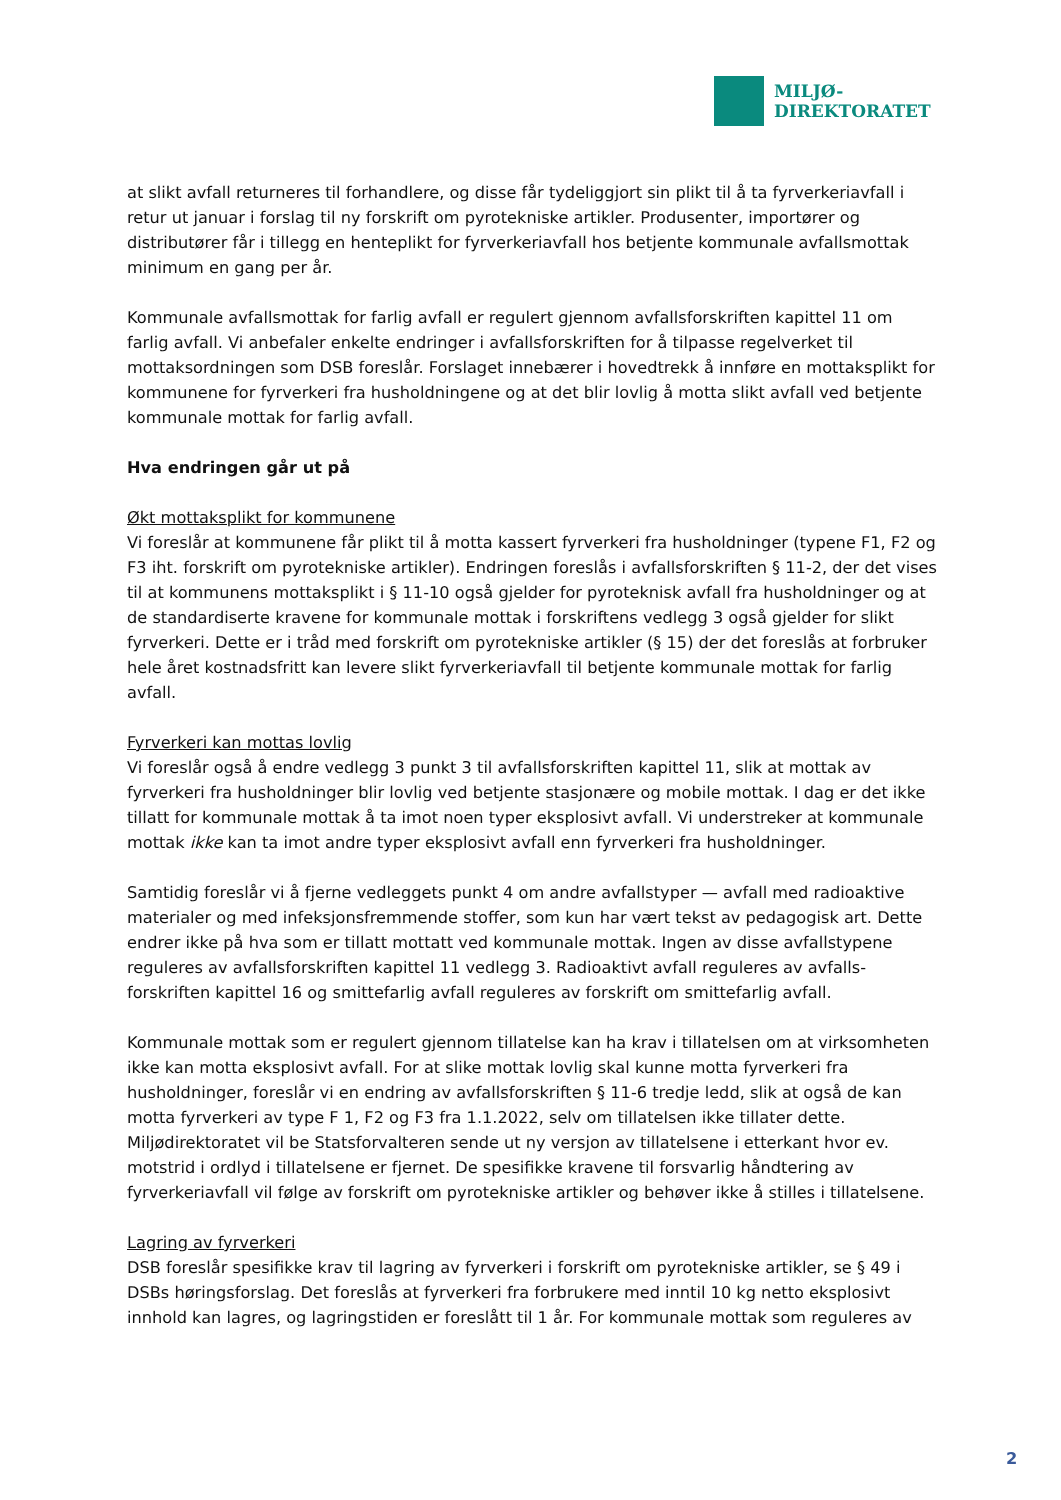MILJØ-
DIREKTORATET
at slikt avfall returneres til forhandlere, og disse får tydeliggjort sin plikt til å ta fyrverkeriavfall i retur ut januar i forslag til ny forskrift om pyrotekniske artikler. Produsenter, importører og distributører får i tillegg en henteplikt for fyrverkeriavfall hos betjente kommunale avfallsmottak minimum en gang per år.
Kommunale avfallsmottak for farlig avfall er regulert gjennom avfallsforskriften kapittel 11 om farlig avfall. Vi anbefaler enkelte endringer i avfallsforskriften for å tilpasse regelverket til mottaksordningen som DSB foreslår. Forslaget innebærer i hovedtrekk å innføre en mottaksplikt for kommunene for fyrverkeri fra husholdningene og at det blir lovlig å motta slikt avfall ved betjente kommunale mottak for farlig avfall.
Hva endringen går ut på
Økt mottaksplikt for kommunene
Vi foreslår at kommunene får plikt til å motta kassert fyrverkeri fra husholdninger (typene F1, F2 og F3 iht. forskrift om pyrotekniske artikler). Endringen foreslås i avfallsforskriften § 11-2, der det vises til at kommunens mottaksplikt i § 11-10 også gjelder for pyroteknisk avfall fra husholdninger og at de standardiserte kravene for kommunale mottak i forskriftens vedlegg 3 også gjelder for slikt fyrverkeri. Dette er i tråd med forskrift om pyrotekniske artikler (§ 15) der det foreslås at forbruker hele året kostnadsfritt kan levere slikt fyrverkeriavfall til betjente kommunale mottak for farlig avfall.
Fyrverkeri kan mottas lovlig
Vi foreslår også å endre vedlegg 3 punkt 3 til avfallsforskriften kapittel 11, slik at mottak av fyrverkeri fra husholdninger blir lovlig ved betjente stasjonære og mobile mottak. I dag er det ikke tillatt for kommunale mottak å ta imot noen typer eksplosivt avfall. Vi understreker at kommunale mottak ikke kan ta imot andre typer eksplosivt avfall enn fyrverkeri fra husholdninger.
Samtidig foreslår vi å fjerne vedleggets punkt 4 om andre avfallstyper — avfall med radioaktive materialer og med infeksjonsfremmende stoffer, som kun har vært tekst av pedagogisk art. Dette endrer ikke på hva som er tillatt mottatt ved kommunale mottak. Ingen av disse avfallstypene reguleres av avfallsforskriften kapittel 11 vedlegg 3. Radioaktivt avfall reguleres av avfalls-forskriften kapittel 16 og smittefarlig avfall reguleres av forskrift om smittefarlig avfall.
Kommunale mottak som er regulert gjennom tillatelse kan ha krav i tillatelsen om at virksomheten ikke kan motta eksplosivt avfall. For at slike mottak lovlig skal kunne motta fyrverkeri fra husholdninger, foreslår vi en endring av avfallsforskriften § 11-6 tredje ledd, slik at også de kan motta fyrverkeri av type F 1, F2 og F3 fra 1.1.2022, selv om tillatelsen ikke tillater dette. Miljødirektoratet vil be Statsforvalteren sende ut ny versjon av tillatelsene i etterkant hvor ev. motstrid i ordlyd i tillatelsene er fjernet. De spesifikke kravene til forsvarlig håndtering av fyrverkeriavfall vil følge av forskrift om pyrotekniske artikler og behøver ikke å stilles i tillatelsene.
Lagring av fyrverkeri
DSB foreslår spesifikke krav til lagring av fyrverkeri i forskrift om pyrotekniske artikler, se § 49 i DSBs høringsforslag. Det foreslås at fyrverkeri fra forbrukere med inntil 10 kg netto eksplosivt innhold kan lagres, og lagringstiden er foreslått til 1 år. For kommunale mottak som reguleres av
2